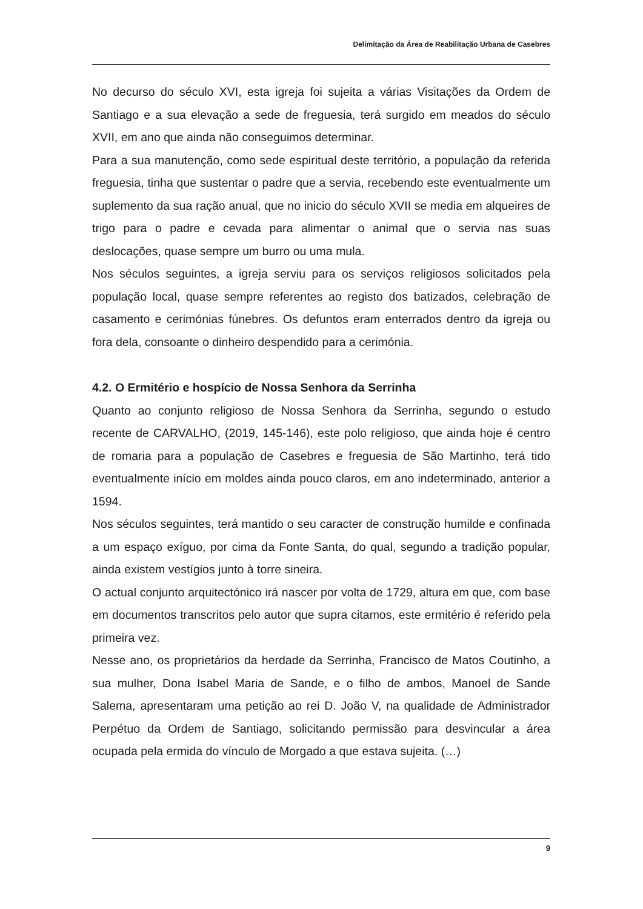Delimitação da Área de Reabilitação Urbana de Casebres
No decurso do século XVI, esta igreja foi sujeita a várias Visitações da Ordem de Santiago e a sua elevação a sede de freguesia, terá surgido em meados do século XVII, em ano que ainda não conseguimos determinar.
Para a sua manutenção, como sede espiritual deste território, a população da referida freguesia, tinha que sustentar o padre que a servia, recebendo este eventualmente um suplemento da sua ração anual, que no inicio do século XVII se media em alqueires de trigo para o padre e cevada para alimentar o animal que o servia nas suas deslocações, quase sempre um burro ou uma mula.
Nos séculos seguintes, a igreja serviu para os serviços religiosos solicitados pela população local, quase sempre referentes ao registo dos batizados, celebração de casamento e cerimónias fúnebres. Os defuntos eram enterrados dentro da igreja ou fora dela, consoante o dinheiro despendido para a cerimónia.
4.2. O Ermitério e hospício de Nossa Senhora da Serrinha
Quanto ao conjunto religioso de Nossa Senhora da Serrinha, segundo o estudo recente de CARVALHO, (2019, 145-146), este polo religioso, que ainda hoje é centro de romaria para a população de Casebres e freguesia de São Martinho, terá tido eventualmente início em moldes ainda pouco claros, em ano indeterminado, anterior a 1594.
Nos séculos seguintes, terá mantido o seu caracter de construção humilde e confinada a um espaço exíguo, por cima da Fonte Santa, do qual, segundo a tradição popular, ainda existem vestígios junto à torre sineira.
O actual conjunto arquitectónico irá nascer por volta de 1729, altura em que, com base em documentos transcritos pelo autor que supra citamos, este ermitério é referido pela primeira vez.
Nesse ano, os proprietários da herdade da Serrinha, Francisco de Matos Coutinho, a sua mulher, Dona Isabel Maria de Sande, e o filho de ambos, Manoel de Sande Salema, apresentaram uma petição ao rei D. João V, na qualidade de Administrador Perpétuo da Ordem de Santiago, solicitando permissão para desvincular a área ocupada pela ermida do vínculo de Morgado a que estava sujeita. (…)
9